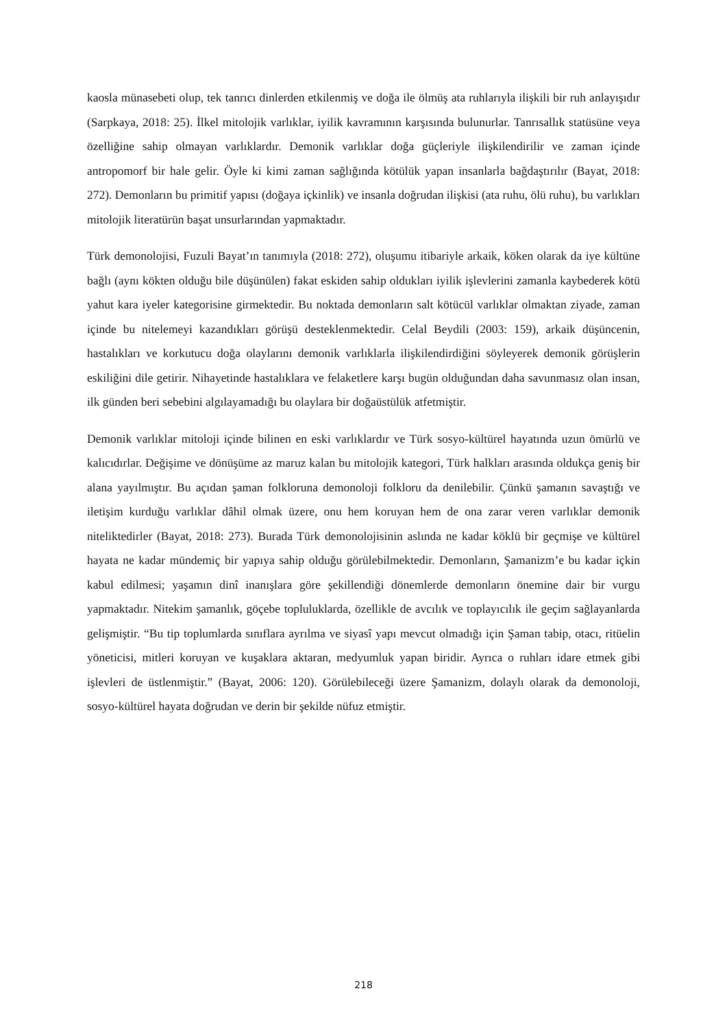kaosla münasebeti olup, tek tanrıcı dinlerden etkilenmiş ve doğa ile ölmüş ata ruhlarıyla ilişkili bir ruh anlayışıdır (Sarpkaya, 2018: 25). İlkel mitolojik varlıklar, iyilik kavramının karşısında bulunurlar. Tanrısallık statüsüne veya özelliğine sahip olmayan varlıklardır. Demonik varlıklar doğa güçleriyle ilişkilendirilir ve zaman içinde antropomorf bir hale gelir. Öyle ki kimi zaman sağlığında kötülük yapan insanlarla bağdaştırılır (Bayat, 2018: 272). Demonların bu primitif yapısı (doğaya içkinlik) ve insanla doğrudan ilişkisi (ata ruhu, ölü ruhu), bu varlıkları mitolojik literatürün başat unsurlarından yapmaktadır.
Türk demonolojisi, Fuzuli Bayat’ın tanımıyla (2018: 272), oluşumu itibariyle arkaik, köken olarak da iye kültüne bağlı (aynı kökten olduğu bile düşünülen) fakat eskiden sahip oldukları iyilik işlevlerini zamanla kaybederek kötü yahut kara iyeler kategorisine girmektedir. Bu noktada demonların salt kötücül varlıklar olmaktan ziyade, zaman içinde bu nitelemeyi kazandıkları görüşü desteklenmektedir. Celal Beydili (2003: 159), arkaik düşüncenin, hastalıkları ve korkutucu doğa olaylarını demonik varlıklarla ilişkilendirdiğini söyleyerek demonik görüşlerin eskiliğini dile getirir. Nihayetinde hastalıklara ve felaketlere karşı bugün olduğundan daha savunmasız olan insan, ilk günden beri sebebini algılayamadığı bu olaylara bir doğaüstülük atfetmiştir.
Demonik varlıklar mitoloji içinde bilinen en eski varlıklardır ve Türk sosyo-kültürel hayatında uzun ömürlü ve kalıcıdırlar. Değişime ve dönüşüme az maruz kalan bu mitolojik kategori, Türk halkları arasında oldukça geniş bir alana yayılmıştır. Bu açıdan şaman folkloruna demonoloji folkloru da denilebilir. Çünkü şamanın savaştığı ve iletişim kurduğu varlıklar dâhil olmak üzere, onu hem koruyan hem de ona zarar veren varlıklar demonik niteliktedirler (Bayat, 2018: 273). Burada Türk demonolojisinin aslında ne kadar köklü bir geçmişe ve kültürel hayata ne kadar mündemiç bir yapıya sahip olduğu görülebilmektedir. Demonların, Şamanizm’e bu kadar içkin kabul edilmesi; yaşamın dinî inanışlara göre şekillendiği dönemlerde demonların önemine dair bir vurgu yapmaktadır. Nitekim şamanlık, göçebe topluluklarda, özellikle de avcılık ve toplayıcılık ile geçim sağlayanlarda gelişmiştir. “Bu tip toplumlarda sınıflara ayrılma ve siyasî yapı mevcut olmadığı için Şaman tabip, otacı, ritüelin yöneticisi, mitleri koruyan ve kuşaklara aktaran, medyumluk yapan biridir. Ayrıca o ruhları idare etmek gibi işlevleri de üstlenmiştir.” (Bayat, 2006: 120). Görülebileceği üzere Şamanizm, dolaylı olarak da demonoloji, sosyo-kültürel hayata doğrudan ve derin bir şekilde nüfuz etmiştir.
218